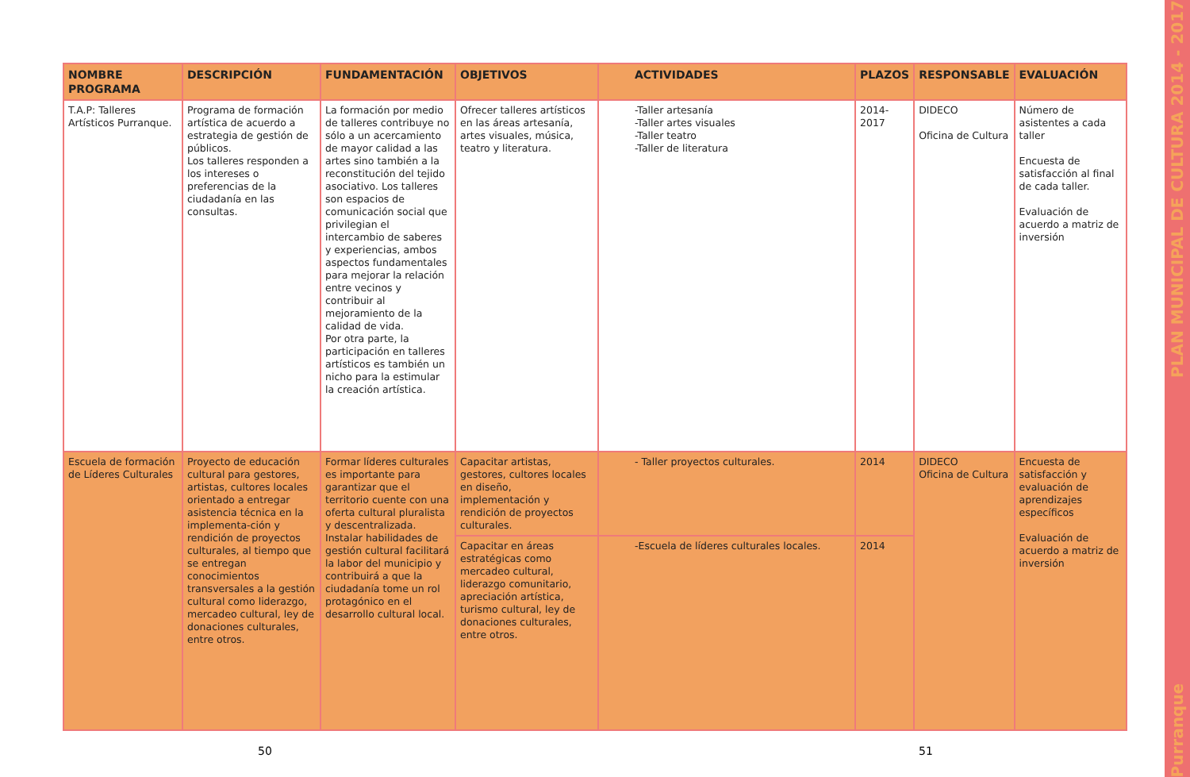| NOMBRE PROGRAMA | DESCRIPCIÓN | FUNDAMENTACIÓN | OBJETIVOS | ACTIVIDADES | PLAZOS | RESPONSABLE | EVALUACIÓN |
| --- | --- | --- | --- | --- | --- | --- | --- |
| T.A.P: Talleres Artísticos Purranque. | Programa de formación artística de acuerdo a estrategia de gestión de públicos. Los talleres responden a los intereses o preferencias de la ciudadanía en las consultas. | La formación por medio de talleres contribuye no sólo a un acercamiento de mayor calidad a las artes sino también a la reconstitución del tejido asociativo. Los talleres son espacios de comunicación social que privilegian el intercambio de saberes y experiencias, ambos aspectos fundamentales para mejorar la relación entre vecinos y contribuir al mejoramiento de la calidad de vida. Por otra parte, la participación en talleres artísticos es también un nicho para la estimular la creación artística. | Ofrecer talleres artísticos en las áreas artesanía, artes visuales, música, teatro y literatura. | -Taller artesanía -Taller artes visuales -Taller teatro -Taller de literatura | 2014-2017 | DIDECO Oficina de Cultura | Número de asistentes a cada taller Encuesta de satisfacción al final de cada taller. Evaluación de acuerdo a matriz de inversión |
| Escuela de formación de Líderes Culturales | Proyecto de educación cultural para gestores, artistas, cultores locales orientado a entregar asistencia técnica en la implementa-ción y rendición de proyectos culturales, al tiempo que se entregan conocimientos transversales a la gestión cultural como liderazgo, mercadeo cultural, ley de donaciones culturales, entre otros. | Formar líderes culturales es importante para garantizar que el territorio cuente con una oferta cultural pluralista y descentralizada. Instalar habilidades de gestión cultural facilitará la labor del municipio y contribuirá a que la ciudadanía tome un rol protagónico en el desarrollo cultural local. | Capacitar artistas, gestores, cultores locales en diseño, implementación y rendición de proyectos culturales. | - Taller proyectos culturales. | 2014 | DIDECO Oficina de Cultura | Encuesta de satisfacción y evaluación de aprendizajes específicos Evaluación de acuerdo a matriz de inversión |
| | | | Capacitar en áreas estratégicas como mercadeo cultural, liderazgo comunitario, apreciación artística, turismo cultural, ley de donaciones culturales, entre otros. | -Escuela de líderes culturales locales. | 2014 | | |
50 51
PLAN MUNICIPAL DE CULTURA 2014 - 2017
Purranque